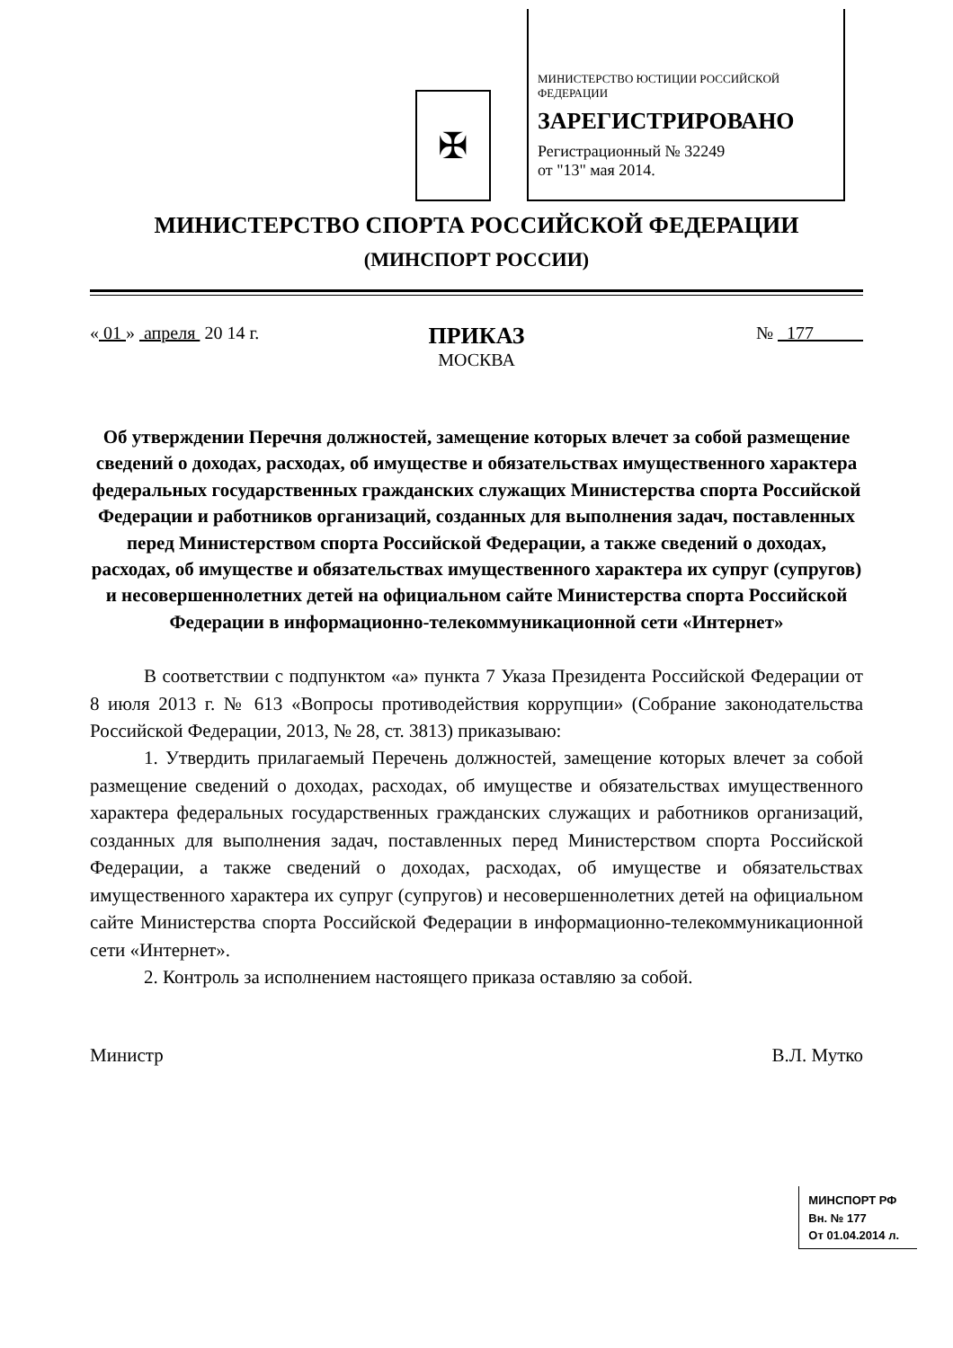✠
МИНИСТЕРСТВО ЮСТИЦИИ РОССИЙСКОЙ ФЕДЕРАЦИИ
ЗАРЕГИСТРИРОВАНО
Регистрационный № 32249
от "13" мая 2014.
МИНИСТЕРСТВО СПОРТА РОССИЙСКОЙ ФЕДЕРАЦИИ
(МИНСПОРТ РОССИИ)
« 01 » апреля 20 14 г.
ПРИКАЗ
МОСКВА
№ 177
Об утверждении Перечня должностей, замещение которых влечет за собой размещение сведений о доходах, расходах, об имуществе и обязательствах имущественного характера федеральных государственных гражданских служащих Министерства спорта Российской Федерации и работников организаций, созданных для выполнения задач, поставленных перед Министерством спорта Российской Федерации, а также сведений о доходах, расходах, об имуществе и обязательствах имущественного характера их супруг (супругов) и несовершеннолетних детей на официальном сайте Министерства спорта Российской Федерации в информационно-телекоммуникационной сети «Интернет»
В соответствии с подпунктом «а» пункта 7 Указа Президента Российской Федерации от 8 июля 2013 г. № 613 «Вопросы противодействия коррупции» (Собрание законодательства Российской Федерации, 2013, № 28, ст. 3813) приказываю:
1. Утвердить прилагаемый Перечень должностей, замещение которых влечет за собой размещение сведений о доходах, расходах, об имуществе и обязательствах имущественного характера федеральных государственных гражданских служащих и работников организаций, созданных для выполнения задач, поставленных перед Министерством спорта Российской Федерации, а также сведений о доходах, расходах, об имуществе и обязательствах имущественного характера их супруг (супругов) и несовершеннолетних детей на официальном сайте Министерства спорта Российской Федерации в информационно-телекоммуникационной сети «Интернет».
2. Контроль за исполнением настоящего приказа оставляю за собой.
Министр В.Л. Мутко
МИНСПОРТ РФ
Вн. № 177
От 01.04.2014 л.